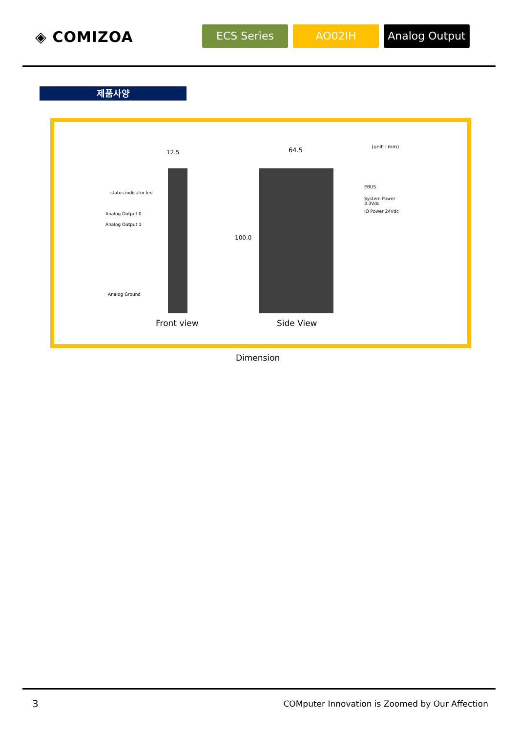◈ COMIZOA ECS Series AO02IH Analog Output
제품사양
12.5 64.5 (unit : mm)
status indicator led
Analog Output 0
Analog Output 1
Analog Ground
100.0
EBUS
System Power
3.3Vdc
IO Power 24Vdc
Front view Side View
Dimension
3
COMputer Innovation is Zoomed by Our Affection